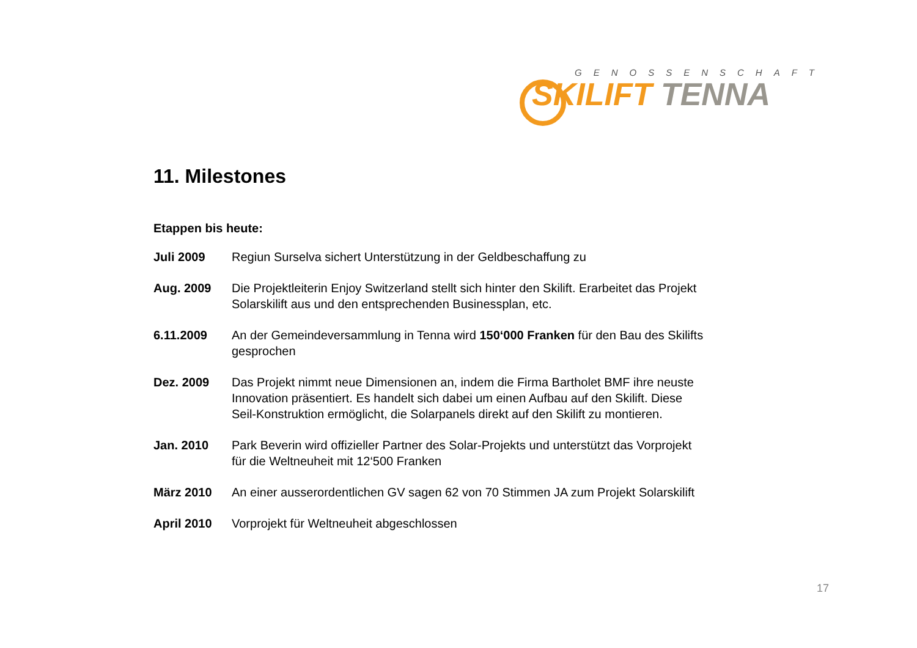GENOSSENSCHAFT
SKILIFT TENNA
11. Milestones
Etappen bis heute:
| Juli 2009 | Regiun Surselva sichert Unterstützung in der Geldbeschaffung zu |
| Aug. 2009 | Die Projektleiterin Enjoy Switzerland stellt sich hinter den Skilift. Erarbeitet das Projekt Solarskilift aus und den entsprechenden Businessplan, etc. |
| 6.11.2009 | An der Gemeindeversammlung in Tenna wird 150‘000 Franken für den Bau des Skilifts gesprochen |
| Dez. 2009 | Das Projekt nimmt neue Dimensionen an, indem die Firma Bartholet BMF ihre neuste Innovation präsentiert. Es handelt sich dabei um einen Aufbau auf den Skilift. Diese Seil-Konstruktion ermöglicht, die Solarpanels direkt auf den Skilift zu montieren. |
| Jan. 2010 | Park Beverin wird offizieller Partner des Solar-Projekts und unterstützt das Vorprojekt für die Weltneuheit mit 12‘500 Franken |
| März 2010 | An einer ausserordentlichen GV sagen 62 von 70 Stimmen JA zum Projekt Solarskilift |
| April 2010 | Vorprojekt für Weltneuheit abgeschlossen |
17